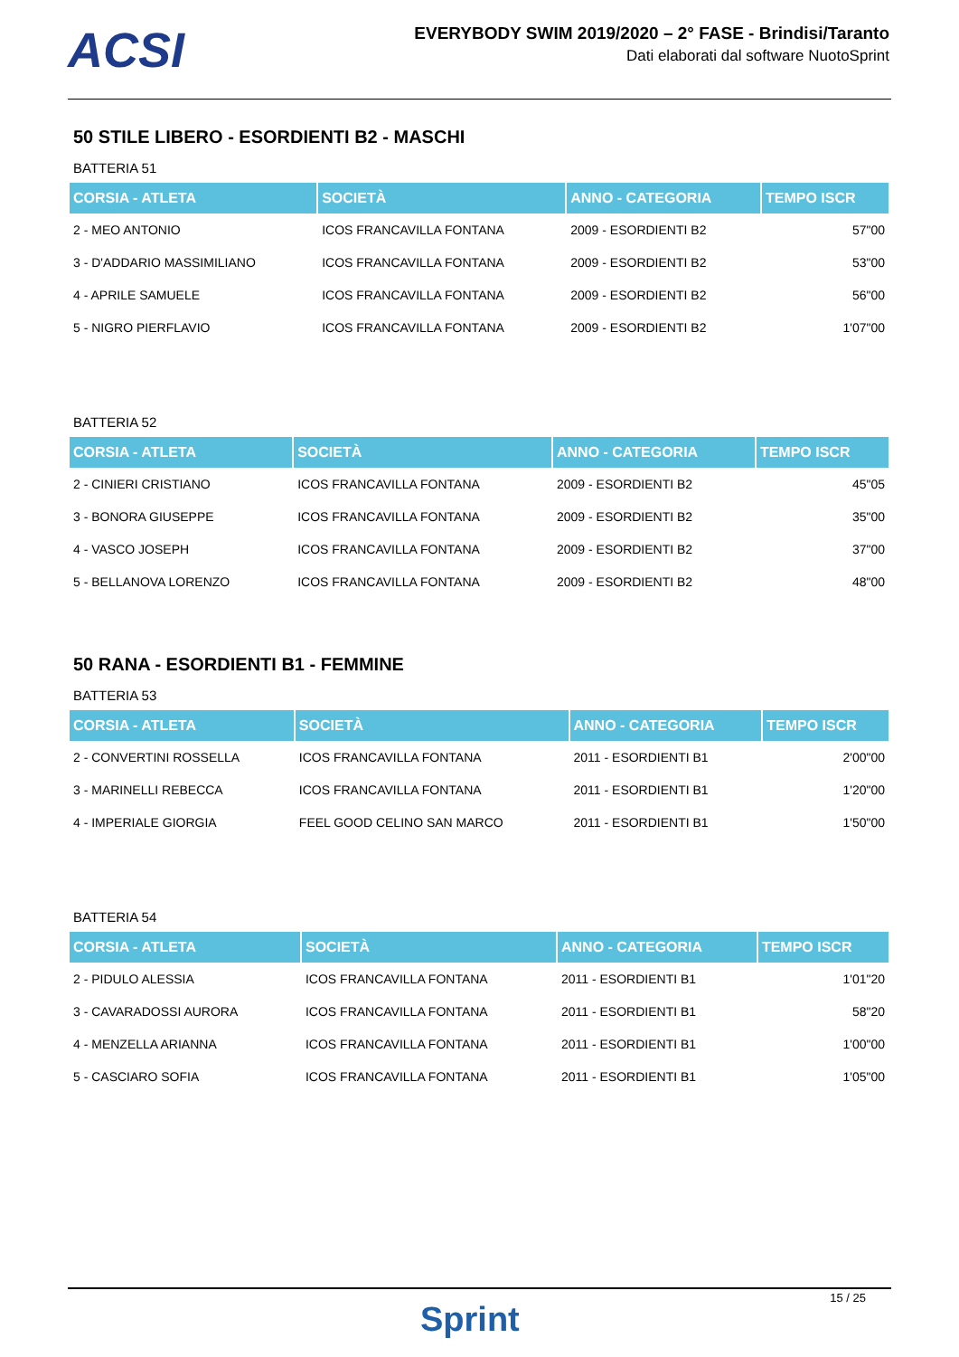ACSI
EVERYBODY SWIM 2019/2020 – 2° FASE - Brindisi/Taranto
Dati elaborati dal software NuotoSprint
50 STILE LIBERO - ESORDIENTI B2 - MASCHI
BATTERIA 51
| CORSIA - ATLETA | SOCIETÀ | ANNO - CATEGORIA | TEMPO ISCR |
| --- | --- | --- | --- |
| 2 - MEO ANTONIO | ICOS FRANCAVILLA FONTANA | 2009 - ESORDIENTI B2 | 57"00 |
| 3 - D'ADDARIO MASSIMILIANO | ICOS FRANCAVILLA FONTANA | 2009 - ESORDIENTI B2 | 53"00 |
| 4 - APRILE SAMUELE | ICOS FRANCAVILLA FONTANA | 2009 - ESORDIENTI B2 | 56"00 |
| 5 - NIGRO PIERFLAVIO | ICOS FRANCAVILLA FONTANA | 2009 - ESORDIENTI B2 | 1'07"00 |
BATTERIA 52
| CORSIA - ATLETA | SOCIETÀ | ANNO - CATEGORIA | TEMPO ISCR |
| --- | --- | --- | --- |
| 2 - CINIERI CRISTIANO | ICOS FRANCAVILLA FONTANA | 2009 - ESORDIENTI B2 | 45"05 |
| 3 - BONORA GIUSEPPE | ICOS FRANCAVILLA FONTANA | 2009 - ESORDIENTI B2 | 35"00 |
| 4 - VASCO JOSEPH | ICOS FRANCAVILLA FONTANA | 2009 - ESORDIENTI B2 | 37"00 |
| 5 - BELLANOVA LORENZO | ICOS FRANCAVILLA FONTANA | 2009 - ESORDIENTI B2 | 48"00 |
50 RANA - ESORDIENTI B1 - FEMMINE
BATTERIA 53
| CORSIA - ATLETA | SOCIETÀ | ANNO - CATEGORIA | TEMPO ISCR |
| --- | --- | --- | --- |
| 2 - CONVERTINI ROSSELLA | ICOS FRANCAVILLA FONTANA | 2011 - ESORDIENTI B1 | 2'00"00 |
| 3 - MARINELLI REBECCA | ICOS FRANCAVILLA FONTANA | 2011 - ESORDIENTI B1 | 1'20"00 |
| 4 - IMPERIALE GIORGIA | FEEL GOOD CELINO SAN MARCO | 2011 - ESORDIENTI B1 | 1'50"00 |
BATTERIA 54
| CORSIA - ATLETA | SOCIETÀ | ANNO - CATEGORIA | TEMPO ISCR |
| --- | --- | --- | --- |
| 2 - PIDULO ALESSIA | ICOS FRANCAVILLA FONTANA | 2011 - ESORDIENTI B1 | 1'01"20 |
| 3 - CAVARADOSSI AURORA | ICOS FRANCAVILLA FONTANA | 2011 - ESORDIENTI B1 | 58"20 |
| 4 - MENZELLA ARIANNA | ICOS FRANCAVILLA FONTANA | 2011 - ESORDIENTI B1 | 1'00"00 |
| 5 - CASCIARO SOFIA | ICOS FRANCAVILLA FONTANA | 2011 - ESORDIENTI B1 | 1'05"00 |
15 / 25
Sprint